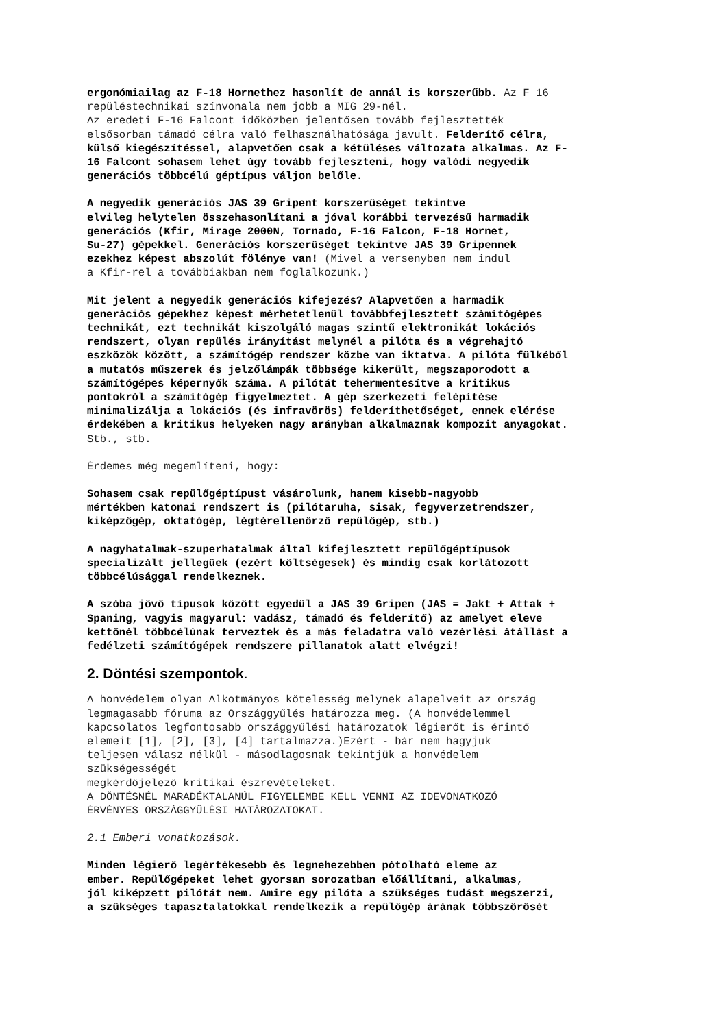ergonómiailag az F-18 Hornethez hasonlít de annál is korszerűbb. Az F 16
repüléstechnikai színvonala nem jobb a MIG 29-nél.
Az eredeti F-16 Falcont időközben jelentősen tovább fejlesztették
elsősorban támadó célra való felhasználhatósága javult. Felderítő célra,
külső kiegészítéssel, alapvetően csak a kétüléses változata alkalmas. Az F-
16 Falcont sohasem lehet úgy tovább fejleszteni, hogy valódi negyedik
generációs többcélú géptípus váljon belőle.
A negyedik generációs JAS 39 Gripent korszerűséget tekintve
elvileg helytelen összehasonlítani a jóval korábbi tervezésű harmadik
generációs (Kfir, Mirage 2000N, Tornado, F-16 Falcon, F-18 Hornet,
Su-27) gépekkel. Generációs korszerűséget tekintve JAS 39 Gripennek
ezekhez képest abszolút fölénye van! (Mivel a versenyben nem indul
a Kfir-rel a továbbiakban nem foglalkozunk.)
Mit jelent a negyedik generációs kifejezés? Alapvetően a harmadik
generációs gépekhez képest mérhetetlenül továbbfejlesztett számítógépes
technikát, ezt technikát kiszolgáló magas szintű elektronikát lokációs
rendszert, olyan repülés irányítást melynél a pilóta és a végrehajtó
eszközök között, a számítógép rendszer közbe van iktatva. A pilóta fülkéből
a mutatós műszerek és jelzőlámpák többsége kikerült, megszaporodott a
számítógépes képernyők száma. A pilótát tehermentesítve a kritikus
pontokról a számítógép figyelmeztet. A gép szerkezeti felépítése
minimalizálja a lokációs (és infravörös) felderíthetőséget, ennek elérése
érdekében a kritikus helyeken nagy arányban alkalmaznak kompozit anyagokat.
Stb., stb.
Érdemes még megemlíteni, hogy:
Sohasem csak repülőgéptípust vásárolunk, hanem kisebb-nagyobb
mértékben katonai rendszert is (pilótaruha, sisak, fegyverzetrendszer,
kiképzőgép, oktatógép, légtérellenőrző repülőgép, stb.)
A nagyhatalmak-szuperhatalmak által kifejlesztett repülőgéptípusok
specializált jellegűek (ezért költségesek) és mindig csak korlátozott
többcélúsággal rendelkeznek.
A szóba jövő típusok között egyedül a JAS 39 Gripen (JAS = Jakt + Attak +
Spaning, vagyis magyarul: vadász, támadó és felderítő) az amelyet eleve
kettőnél többcélúnak terveztek és a más feladatra való vezérlési átállást a
fedélzeti számítógépek rendszere pillanatok alatt elvégzi!
2. Döntési szempontok.
A honvédelem olyan Alkotmányos kötelesség melynek alapelveit az ország
legmagasabb fóruma az Országgyűlés határozza meg. (A honvédelemmel
kapcsolatos legfontosabb országgyűlési határozatok légierőt is érintő
elemeit [1], [2], [3], [4] tartalmazza.)Ezért - bár nem hagyjuk
teljesen válasz nélkül - másodlagosnak tekintjük a honvédelem
szükségességét
megkérdőjelező kritikai észrevételeket.
A DÖNTÉSNÉL MARADÉKTALANÚL FIGYELEMBE KELL VENNI AZ IDEVONATKOZÓ
ÉRVÉNYES ORSZÁGGYŰLÉSI HATÁROZATOKAT.
2.1 Emberi vonatkozások.
Minden légierő legértékesebb és legnehezebben pótolható eleme az
ember. Repülőgépeket lehet gyorsan sorozatban előállítani, alkalmas,
jól kiképzett pilótát nem. Amire egy pilóta a szükséges tudást megszerzi,
a szükséges tapasztalatokkal rendelkezik a repülőgép árának többszörösét